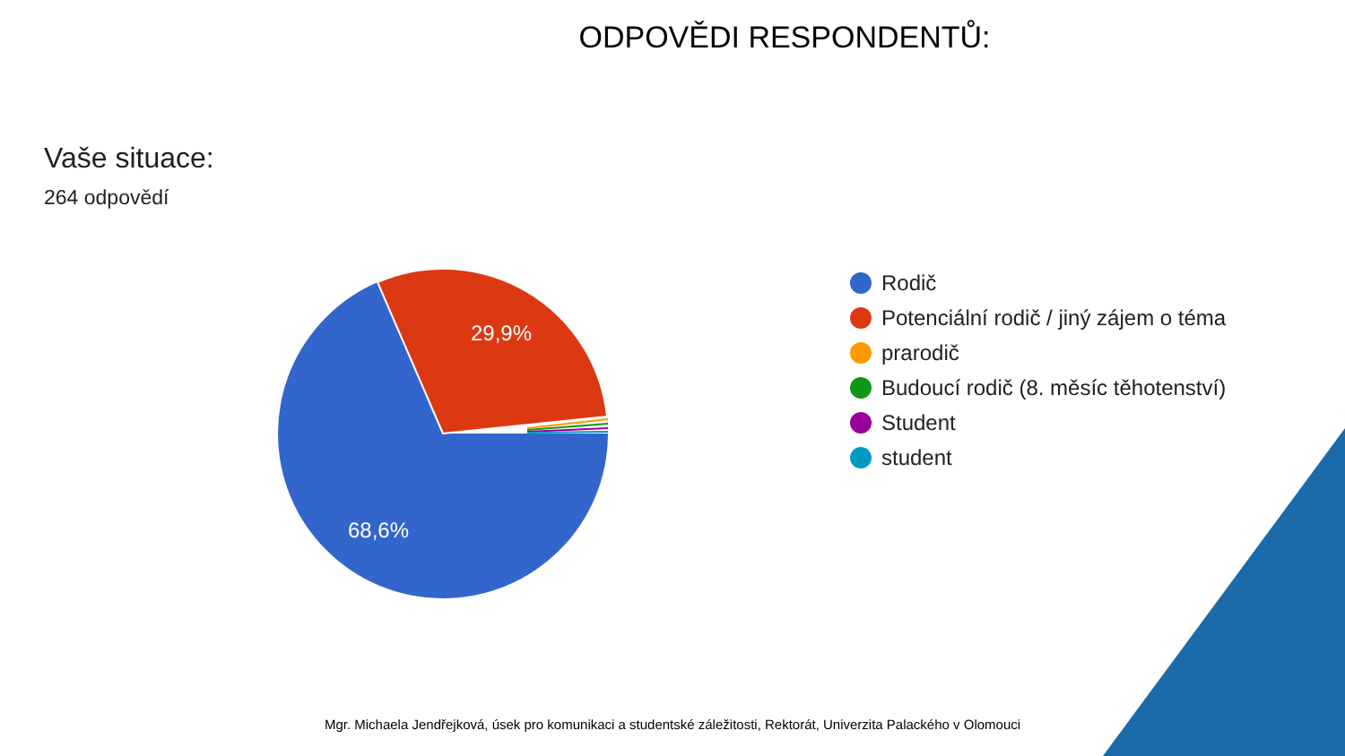ODPOVĚDI RESPONDENTŮ:
Vaše situace:
264 odpovědí
29,9%
68,6%
Rodič
Potenciální rodič / jiný zájem o téma
prarodič
Budoucí rodič (8. měsíc těhotenství)
Student
student
Mgr. Michaela Jendřejková, úsek pro komunikaci a studentské záležitosti, Rektorát, Univerzita Palackého v Olomouci